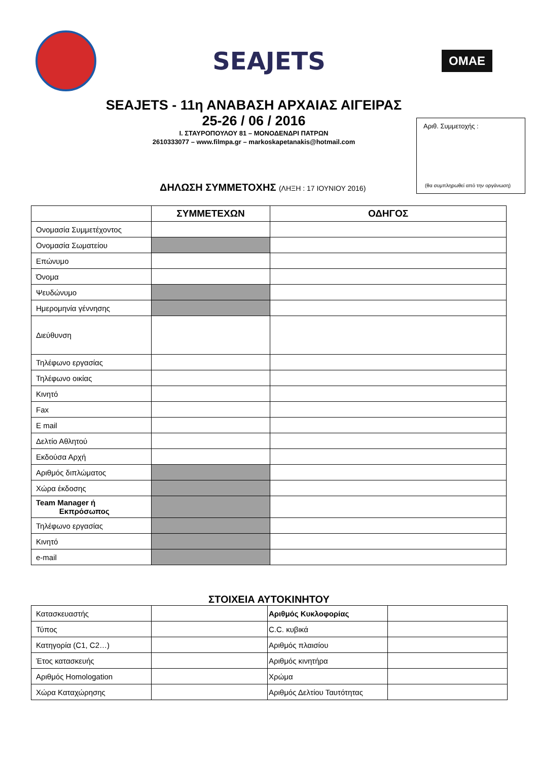SEAJETS
ΟΜΑΕ
Αριθ. Συμμετοχής :
(θα συμπληρωθεί από την οργάνωση)
SEAJETS - 11η ΑΝΑΒΑΣΗ ΑΡΧΑΙΑΣ ΑΙΓΕΙΡΑΣ
25-26 / 06 / 2016
Ι. ΣΤΑΥΡΟΠΟΥΛΟΥ 81 – ΜΟΝΟΔΕΝΔΡΙ ΠΑΤΡΩΝ
2610333077 – www.filmpa.gr – markoskapetanakis@hotmail.com
ΔΗΛΩΣΗ ΣΥΜΜΕΤΟΧΗΣ (ΛΗΞΗ : 17 ΙΟΥΝΙΟΥ 2016)
| | ΣΥΜΜΕΤΕΧΩΝ | ΟΔΗΓΟΣ |
| --- | --- | --- |
| Ονομασία Συμμετέχοντος | | |
| Ονομασία Σωματείου | | |
| Επώνυμο | | |
| Όνομα | | |
| Ψευδώνυμο | | |
| Ημερομηνία γέννησης | | |
| Διεύθυνση | | |
| Τηλέφωνο εργασίας | | |
| Τηλέφωνο οικίας | | |
| Κινητό | | |
| Fax | | |
| E mail | | |
| Δελτίο Αθλητού | | |
| Εκδούσα Αρχή | | |
| Αριθμός διπλώματος | | |
| Χώρα έκδοσης | | |
| Team Manager ή Εκπρόσωπος | | |
| Τηλέφωνο εργασίας | | |
| Κινητό | | |
| e-mail | | |
ΣΤΟΙΧΕΙΑ ΑΥΤΟΚΙΝΗΤΟΥ
| Κατασκευαστής | | Αριθμός Κυκλοφορίας | |
| Τύπος | | C.C. κυβικά | |
| Κατηγορία (C1, C2…) | | Αριθμός πλαισίου | |
| Έτος κατασκευής | | Αριθμός κινητήρα | |
| Αριθμός Homologation | | Χρώμα | |
| Χώρα Καταχώρησης | | Αριθμός Δελτίου Ταυτότητας | |